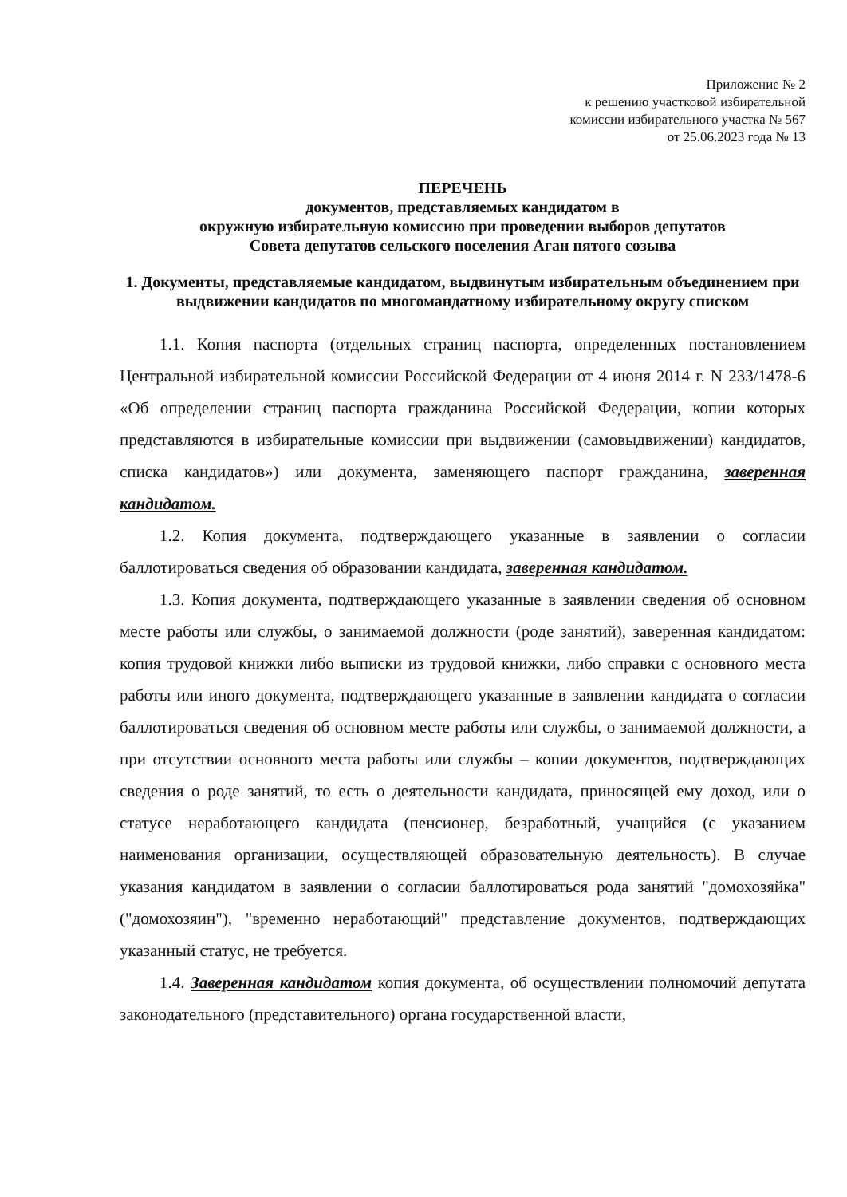Приложение № 2
к решению участковой избирательной
комиссии избирательного участка № 567
от 25.06.2023 года № 13
ПЕРЕЧЕНЬ
документов, представляемых кандидатом в
окружную избирательную комиссию при проведении выборов депутатов
Совета депутатов сельского поселения Аган пятого созыва
1. Документы, представляемые кандидатом, выдвинутым избирательным объединением при выдвижении кандидатов по многомандатному избирательному округу списком
1.1. Копия паспорта (отдельных страниц паспорта, определенных постановлением Центральной избирательной комиссии Российской Федерации от 4 июня 2014 г. N 233/1478-6 «Об определении страниц паспорта гражданина Российской Федерации, копии которых представляются в избирательные комиссии при выдвижении (самовыдвижении) кандидатов, списка кандидатов») или документа, заменяющего паспорт гражданина, заверенная кандидатом.
1.2. Копия документа, подтверждающего указанные в заявлении о согласии баллотироваться сведения об образовании кандидата, заверенная кандидатом.
1.3. Копия документа, подтверждающего указанные в заявлении сведения об основном месте работы или службы, о занимаемой должности (роде занятий), заверенная кандидатом: копия трудовой книжки либо выписки из трудовой книжки, либо справки с основного места работы или иного документа, подтверждающего указанные в заявлении кандидата о согласии баллотироваться сведения об основном месте работы или службы, о занимаемой должности, а при отсутствии основного места работы или службы – копии документов, подтверждающих сведения о роде занятий, то есть о деятельности кандидата, приносящей ему доход, или о статусе неработающего кандидата (пенсионер, безработный, учащийся (с указанием наименования организации, осуществляющей образовательную деятельность). В случае указания кандидатом в заявлении о согласии баллотироваться рода занятий "домохозяйка" ("домохозяин"), "временно неработающий" представление документов, подтверждающих указанный статус, не требуется.
1.4. Заверенная кандидатом копия документа, об осуществлении полномочий депутата законодательного (представительного) органа государственной власти,